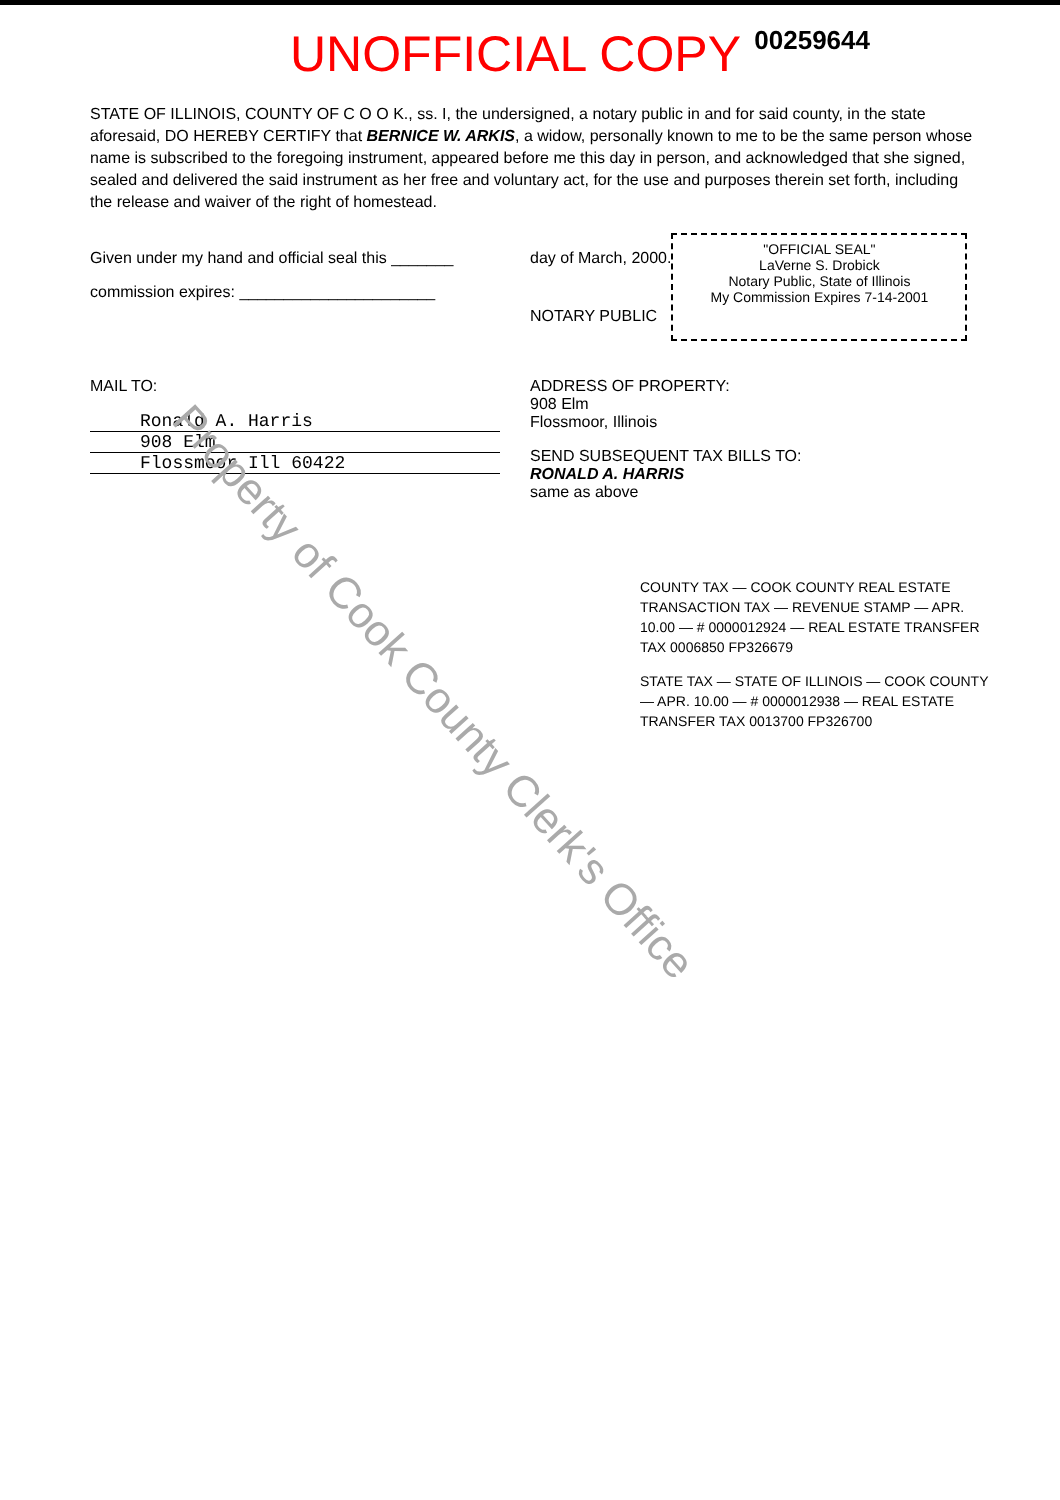UNOFFICIAL COPY 00259644
STATE OF ILLINOIS, COUNTY OF C O O K., ss. I, the undersigned, a notary public in and for said county, in the state aforesaid, DO HEREBY CERTIFY that BERNICE W. ARKIS, a widow, personally known to me to be the same person whose name is subscribed to the foregoing instrument, appeared before me this day in person, and acknowledged that she signed, sealed and delivered the said instrument as her free and voluntary act, for the use and purposes therein set forth, including the release and waiver of the right of homestead.
Given under my hand and official seal this _______
commission expires: ______________________
day of March, 2000.
NOTARY PUBLIC
"OFFICIAL SEAL"
LaVerne S. Drobick
Notary Public, State of Illinois
My Commission Expires 7-14-2001
MAIL TO:
Ronald A. Harris
908 Elm
Flossmoor Ill 60422
ADDRESS OF PROPERTY:
908 Elm
Flossmoor, Illinois
SEND SUBSEQUENT TAX BILLS TO:
RONALD A. HARRIS
same as above
COUNTY TAX — COOK COUNTY REAL ESTATE TRANSACTION TAX — REVENUE STAMP — APR. 10.00 — # 0000012924 — REAL ESTATE TRANSFER TAX 0006850 FP326679
STATE TAX — STATE OF ILLINOIS — COOK COUNTY — APR. 10.00 — # 0000012938 — REAL ESTATE TRANSFER TAX 0013700 FP326700
Property of Cook County Clerk's Office